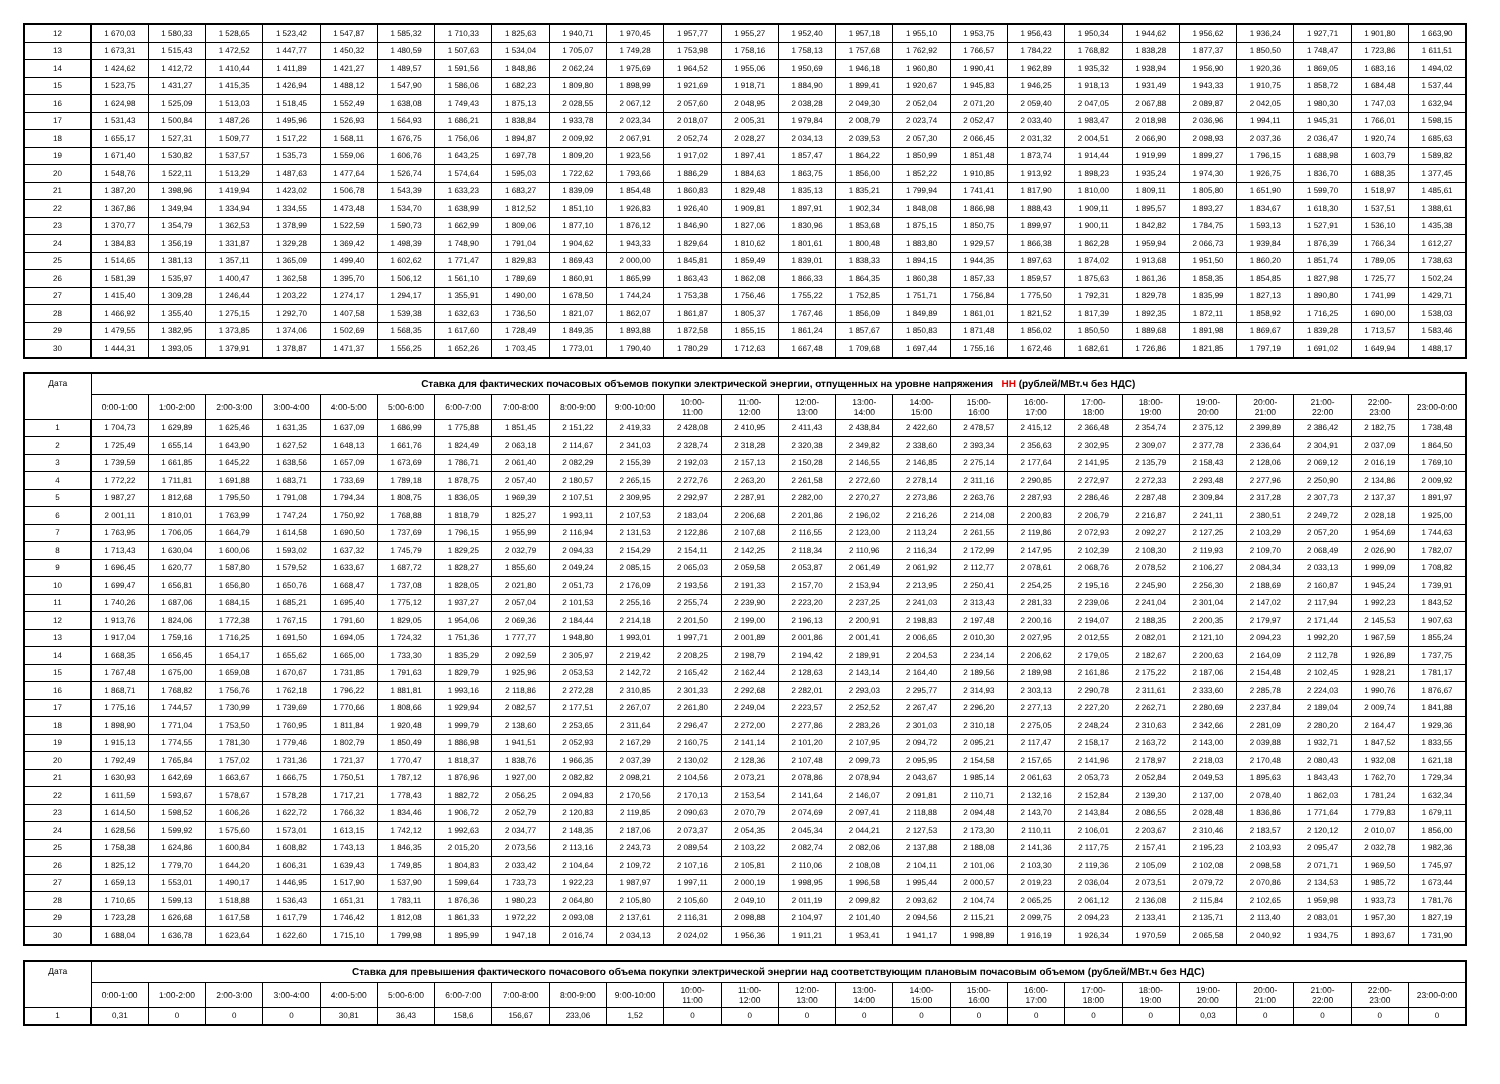| 12 | 1 670,03 | 1 580,33 | 1 528,65 | 1 523,42 | 1 547,87 | 1 585,32 | 1 710,33 | 1 825,63 | 1 940,71 | 1 970,45 | 1 957,77 | 1 955,27 | 1 952,40 | 1 957,18 | 1 955,10 | 1 953,75 | 1 956,43 | 1 950,34 | 1 944,62 | 1 956,62 | 1 936,24 | 1 927,71 | 1 901,80 | 1 663,90 |
| 13 | 1 673,31 | 1 515,43 | 1 472,52 | 1 447,77 | 1 450,32 | 1 480,59 | 1 507,63 | 1 534,04 | 1 705,07 | 1 749,28 | 1 753,98 | 1 758,16 | 1 758,13 | 1 757,68 | 1 762,92 | 1 766,57 | 1 784,22 | 1 768,82 | 1 838,28 | 1 877,37 | 1 850,50 | 1 748,47 | 1 723,86 | 1 611,51 |
| 14 | 1 424,62 | 1 412,72 | 1 410,44 | 1 411,89 | 1 421,27 | 1 489,57 | 1 591,56 | 1 848,86 | 2 062,24 | 1 975,69 | 1 964,52 | 1 955,06 | 1 950,69 | 1 946,18 | 1 960,80 | 1 990,41 | 1 962,89 | 1 935,32 | 1 938,94 | 1 956,90 | 1 920,36 | 1 869,05 | 1 683,16 | 1 494,02 |
| 15 | 1 523,75 | 1 431,27 | 1 415,35 | 1 426,94 | 1 488,12 | 1 547,90 | 1 586,06 | 1 682,23 | 1 809,80 | 1 898,99 | 1 921,69 | 1 918,71 | 1 884,90 | 1 899,41 | 1 920,67 | 1 945,83 | 1 946,25 | 1 918,13 | 1 931,49 | 1 943,33 | 1 910,75 | 1 858,72 | 1 684,48 | 1 537,44 |
| 16 | 1 624,98 | 1 525,09 | 1 513,03 | 1 518,45 | 1 552,49 | 1 638,08 | 1 749,43 | 1 875,13 | 2 028,55 | 2 067,12 | 2 057,60 | 2 048,95 | 2 038,28 | 2 049,30 | 2 052,04 | 2 071,20 | 2 059,40 | 2 047,05 | 2 067,88 | 2 089,87 | 2 042,05 | 1 980,30 | 1 747,03 | 1 632,94 |
| 17 | 1 531,43 | 1 500,84 | 1 487,26 | 1 495,96 | 1 526,93 | 1 564,93 | 1 686,21 | 1 838,84 | 1 933,78 | 2 023,34 | 2 018,07 | 2 005,31 | 1 979,84 | 2 008,79 | 2 023,74 | 2 052,47 | 2 033,40 | 1 983,47 | 2 018,98 | 2 036,96 | 1 994,11 | 1 945,31 | 1 766,01 | 1 598,15 |
| 18 | 1 655,17 | 1 527,31 | 1 509,77 | 1 517,22 | 1 568,11 | 1 676,75 | 1 756,06 | 1 894,87 | 2 009,92 | 2 067,91 | 2 052,74 | 2 028,27 | 2 034,13 | 2 039,53 | 2 057,30 | 2 066,45 | 2 031,32 | 2 004,51 | 2 066,90 | 2 098,93 | 2 037,36 | 2 036,47 | 1 920,74 | 1 685,63 |
| 19 | 1 671,40 | 1 530,82 | 1 537,57 | 1 535,73 | 1 559,06 | 1 606,76 | 1 643,25 | 1 697,78 | 1 809,20 | 1 923,56 | 1 917,02 | 1 897,41 | 1 857,47 | 1 864,22 | 1 850,99 | 1 851,48 | 1 873,74 | 1 914,44 | 1 919,99 | 1 899,27 | 1 796,15 | 1 688,98 | 1 603,79 | 1 589,82 |
| 20 | 1 548,76 | 1 522,11 | 1 513,29 | 1 487,63 | 1 477,64 | 1 526,74 | 1 574,64 | 1 595,03 | 1 722,62 | 1 793,66 | 1 886,29 | 1 884,63 | 1 863,75 | 1 856,00 | 1 852,22 | 1 910,85 | 1 913,92 | 1 898,23 | 1 935,24 | 1 974,30 | 1 926,75 | 1 836,70 | 1 688,35 | 1 377,45 |
| 21 | 1 387,20 | 1 398,96 | 1 419,94 | 1 423,02 | 1 506,78 | 1 543,39 | 1 633,23 | 1 683,27 | 1 839,09 | 1 854,48 | 1 860,83 | 1 829,48 | 1 835,13 | 1 835,21 | 1 799,94 | 1 741,41 | 1 817,90 | 1 810,00 | 1 809,11 | 1 805,80 | 1 651,90 | 1 599,70 | 1 518,97 | 1 485,61 |
| 22 | 1 367,86 | 1 349,94 | 1 334,94 | 1 334,55 | 1 473,48 | 1 534,70 | 1 638,99 | 1 812,52 | 1 851,10 | 1 926,83 | 1 926,40 | 1 909,81 | 1 897,91 | 1 902,34 | 1 848,08 | 1 866,98 | 1 888,43 | 1 909,11 | 1 895,57 | 1 893,27 | 1 834,67 | 1 618,30 | 1 537,51 | 1 388,61 |
| 23 | 1 370,77 | 1 354,79 | 1 362,53 | 1 378,99 | 1 522,59 | 1 590,73 | 1 662,99 | 1 809,06 | 1 877,10 | 1 876,12 | 1 846,90 | 1 827,06 | 1 830,96 | 1 853,68 | 1 875,15 | 1 850,75 | 1 899,97 | 1 900,11 | 1 842,82 | 1 784,75 | 1 593,13 | 1 527,91 | 1 536,10 | 1 435,38 |
| 24 | 1 384,83 | 1 356,19 | 1 331,87 | 1 329,28 | 1 369,42 | 1 498,39 | 1 748,90 | 1 791,04 | 1 904,62 | 1 943,33 | 1 829,64 | 1 810,62 | 1 801,61 | 1 800,48 | 1 883,80 | 1 929,57 | 1 866,38 | 1 862,28 | 1 959,94 | 2 066,73 | 1 939,84 | 1 876,39 | 1 766,34 | 1 612,27 |
| 25 | 1 514,65 | 1 381,13 | 1 357,11 | 1 365,09 | 1 499,40 | 1 602,62 | 1 771,47 | 1 829,83 | 1 869,43 | 2 000,00 | 1 845,81 | 1 859,49 | 1 839,01 | 1 838,33 | 1 894,15 | 1 944,35 | 1 897,63 | 1 874,02 | 1 913,68 | 1 951,50 | 1 860,20 | 1 851,74 | 1 789,05 | 1 738,63 |
| 26 | 1 581,39 | 1 535,97 | 1 400,47 | 1 362,58 | 1 395,70 | 1 506,12 | 1 561,10 | 1 789,69 | 1 860,91 | 1 865,99 | 1 863,43 | 1 862,08 | 1 866,33 | 1 864,35 | 1 860,38 | 1 857,33 | 1 859,57 | 1 875,63 | 1 861,36 | 1 858,35 | 1 854,85 | 1 827,98 | 1 725,77 | 1 502,24 |
| 27 | 1 415,40 | 1 309,28 | 1 246,44 | 1 203,22 | 1 274,17 | 1 294,17 | 1 355,91 | 1 490,00 | 1 678,50 | 1 744,24 | 1 753,38 | 1 756,46 | 1 755,22 | 1 752,85 | 1 751,71 | 1 756,84 | 1 775,50 | 1 792,31 | 1 829,78 | 1 835,99 | 1 827,13 | 1 890,80 | 1 741,99 | 1 429,71 |
| 28 | 1 466,92 | 1 355,40 | 1 275,15 | 1 292,70 | 1 407,58 | 1 539,38 | 1 632,63 | 1 736,50 | 1 821,07 | 1 862,07 | 1 861,87 | 1 805,37 | 1 767,46 | 1 856,09 | 1 849,89 | 1 861,01 | 1 821,52 | 1 817,39 | 1 892,35 | 1 872,11 | 1 858,92 | 1 716,25 | 1 690,00 | 1 538,03 |
| 29 | 1 479,55 | 1 382,95 | 1 373,85 | 1 374,06 | 1 502,69 | 1 568,35 | 1 617,60 | 1 728,49 | 1 849,35 | 1 893,88 | 1 872,58 | 1 855,15 | 1 861,24 | 1 857,67 | 1 850,83 | 1 871,48 | 1 856,02 | 1 850,50 | 1 889,68 | 1 891,98 | 1 869,67 | 1 839,28 | 1 713,57 | 1 583,46 |
| 30 | 1 444,31 | 1 393,05 | 1 379,91 | 1 378,87 | 1 471,37 | 1 556,25 | 1 652,26 | 1 703,45 | 1 773,01 | 1 790,40 | 1 780,29 | 1 712,63 | 1 667,48 | 1 709,68 | 1 697,44 | 1 755,16 | 1 672,46 | 1 682,61 | 1 726,86 | 1 821,85 | 1 797,19 | 1 691,02 | 1 649,94 | 1 488,17 |
| Дата | Ставка для фактических почасовых объемов покупки электрической энергии, отпущенных на уровне напряжения НН (рублей/МВт.ч без НДС) | | | | | | | | | | | | | | | | | | | | | | | |
| --- | --- | --- | --- | --- | --- | --- | --- | --- | --- | --- | --- | --- | --- | --- | --- | --- | --- | --- | --- | --- | --- | --- | --- | --- |
| | 0:00-1:00 | 1:00-2:00 | 2:00-3:00 | 3:00-4:00 | 4:00-5:00 | 5:00-6:00 | 6:00-7:00 | 7:00-8:00 | 8:00-9:00 | 9:00-10:00 | 10:00- 11:00 | 11:00- 12:00 | 12:00- 13:00 | 13:00- 14:00 | 14:00- 15:00 | 15:00- 16:00 | 16:00- 17:00 | 17:00- 18:00 | 18:00- 19:00 | 19:00- 20:00 | 20:00- 21:00 | 21:00- 22:00 | 22:00- 23:00 | 23:00-0:00 |
| 1 | 1 704,73 | 1 629,89 | 1 625,46 | 1 631,35 | 1 637,09 | 1 686,99 | 1 775,88 | 1 851,45 | 2 151,22 | 2 419,33 | 2 428,08 | 2 410,95 | 2 411,43 | 2 438,84 | 2 422,60 | 2 478,57 | 2 415,12 | 2 366,48 | 2 354,74 | 2 375,12 | 2 399,89 | 2 386,42 | 2 182,75 | 1 738,48 |
| 2 | 1 725,49 | 1 655,14 | 1 643,90 | 1 627,52 | 1 648,13 | 1 661,76 | 1 824,49 | 2 063,18 | 2 114,67 | 2 341,03 | 2 328,74 | 2 318,28 | 2 320,38 | 2 349,82 | 2 338,60 | 2 393,34 | 2 356,63 | 2 302,95 | 2 309,07 | 2 377,78 | 2 336,64 | 2 304,91 | 2 037,09 | 1 864,50 |
| 3 | 1 739,59 | 1 661,85 | 1 645,22 | 1 638,56 | 1 657,09 | 1 673,69 | 1 786,71 | 2 061,40 | 2 082,29 | 2 155,39 | 2 192,03 | 2 157,13 | 2 150,28 | 2 146,55 | 2 146,85 | 2 275,14 | 2 177,64 | 2 141,95 | 2 135,79 | 2 158,43 | 2 128,06 | 2 069,12 | 2 016,19 | 1 769,10 |
| 4 | 1 772,22 | 1 711,81 | 1 691,88 | 1 683,71 | 1 733,69 | 1 789,18 | 1 878,75 | 2 057,40 | 2 180,57 | 2 265,15 | 2 272,76 | 2 263,20 | 2 261,58 | 2 272,60 | 2 278,14 | 2 311,16 | 2 290,85 | 2 272,97 | 2 272,33 | 2 293,48 | 2 277,96 | 2 250,90 | 2 134,86 | 2 009,92 |
| 5 | 1 987,27 | 1 812,68 | 1 795,50 | 1 791,08 | 1 794,34 | 1 808,75 | 1 836,05 | 1 969,39 | 2 107,51 | 2 309,95 | 2 292,97 | 2 287,91 | 2 282,00 | 2 270,27 | 2 273,86 | 2 263,76 | 2 287,93 | 2 286,46 | 2 287,48 | 2 309,84 | 2 317,28 | 2 307,73 | 2 137,37 | 1 891,97 |
| 6 | 2 001,11 | 1 810,01 | 1 763,99 | 1 747,24 | 1 750,92 | 1 768,88 | 1 818,79 | 1 825,27 | 1 993,11 | 2 107,53 | 2 183,04 | 2 206,68 | 2 201,86 | 2 196,02 | 2 216,26 | 2 214,08 | 2 200,83 | 2 206,79 | 2 216,87 | 2 241,11 | 2 380,51 | 2 249,72 | 2 028,18 | 1 925,00 |
| 7 | 1 763,95 | 1 706,05 | 1 664,79 | 1 614,58 | 1 690,50 | 1 737,69 | 1 796,15 | 1 955,99 | 2 116,94 | 2 131,53 | 2 122,86 | 2 107,68 | 2 116,55 | 2 123,00 | 2 113,24 | 2 261,55 | 2 119,86 | 2 072,93 | 2 092,27 | 2 127,25 | 2 103,29 | 2 057,20 | 1 954,69 | 1 744,63 |
| 8 | 1 713,43 | 1 630,04 | 1 600,06 | 1 593,02 | 1 637,32 | 1 745,79 | 1 829,25 | 2 032,79 | 2 094,33 | 2 154,29 | 2 154,11 | 2 142,25 | 2 118,34 | 2 110,96 | 2 116,34 | 2 172,99 | 2 147,95 | 2 102,39 | 2 108,30 | 2 119,93 | 2 109,70 | 2 068,49 | 2 026,90 | 1 782,07 |
| 9 | 1 696,45 | 1 620,77 | 1 587,80 | 1 579,52 | 1 633,67 | 1 687,72 | 1 828,27 | 1 855,60 | 2 049,24 | 2 085,15 | 2 065,03 | 2 059,58 | 2 053,87 | 2 061,49 | 2 061,92 | 2 112,77 | 2 078,61 | 2 068,76 | 2 078,52 | 2 106,27 | 2 084,34 | 2 033,13 | 1 999,09 | 1 708,82 |
| 10 | 1 699,47 | 1 656,81 | 1 656,80 | 1 650,76 | 1 668,47 | 1 737,08 | 1 828,05 | 2 021,80 | 2 051,73 | 2 176,09 | 2 193,56 | 2 191,33 | 2 157,70 | 2 153,94 | 2 213,95 | 2 250,41 | 2 254,25 | 2 195,16 | 2 245,90 | 2 256,30 | 2 188,69 | 2 160,87 | 1 945,24 | 1 739,91 |
| 11 | 1 740,26 | 1 687,06 | 1 684,15 | 1 685,21 | 1 695,40 | 1 775,12 | 1 937,27 | 2 057,04 | 2 101,53 | 2 255,16 | 2 255,74 | 2 239,90 | 2 223,20 | 2 237,25 | 2 241,03 | 2 313,43 | 2 281,33 | 2 239,06 | 2 241,04 | 2 301,04 | 2 147,02 | 2 117,94 | 1 992,23 | 1 843,52 |
| 12 | 1 913,76 | 1 824,06 | 1 772,38 | 1 767,15 | 1 791,60 | 1 829,05 | 1 954,06 | 2 069,36 | 2 184,44 | 2 214,18 | 2 201,50 | 2 199,00 | 2 196,13 | 2 200,91 | 2 198,83 | 2 197,48 | 2 200,16 | 2 194,07 | 2 188,35 | 2 200,35 | 2 179,97 | 2 171,44 | 2 145,53 | 1 907,63 |
| 13 | 1 917,04 | 1 759,16 | 1 716,25 | 1 691,50 | 1 694,05 | 1 724,32 | 1 751,36 | 1 777,77 | 1 948,80 | 1 993,01 | 1 997,71 | 2 001,89 | 2 001,86 | 2 001,41 | 2 006,65 | 2 010,30 | 2 027,95 | 2 012,55 | 2 082,01 | 2 121,10 | 2 094,23 | 1 992,20 | 1 967,59 | 1 855,24 |
| 14 | 1 668,35 | 1 656,45 | 1 654,17 | 1 655,62 | 1 665,00 | 1 733,30 | 1 835,29 | 2 092,59 | 2 305,97 | 2 219,42 | 2 208,25 | 2 198,79 | 2 194,42 | 2 189,91 | 2 204,53 | 2 234,14 | 2 206,62 | 2 179,05 | 2 182,67 | 2 200,63 | 2 164,09 | 2 112,78 | 1 926,89 | 1 737,75 |
| 15 | 1 767,48 | 1 675,00 | 1 659,08 | 1 670,67 | 1 731,85 | 1 791,63 | 1 829,79 | 1 925,96 | 2 053,53 | 2 142,72 | 2 165,42 | 2 162,44 | 2 128,63 | 2 143,14 | 2 164,40 | 2 189,56 | 2 189,98 | 2 161,86 | 2 175,22 | 2 187,06 | 2 154,48 | 2 102,45 | 1 928,21 | 1 781,17 |
| 16 | 1 868,71 | 1 768,82 | 1 756,76 | 1 762,18 | 1 796,22 | 1 881,81 | 1 993,16 | 2 118,86 | 2 272,28 | 2 310,85 | 2 301,33 | 2 292,68 | 2 282,01 | 2 293,03 | 2 295,77 | 2 314,93 | 2 303,13 | 2 290,78 | 2 311,61 | 2 333,60 | 2 285,78 | 2 224,03 | 1 990,76 | 1 876,67 |
| 17 | 1 775,16 | 1 744,57 | 1 730,99 | 1 739,69 | 1 770,66 | 1 808,66 | 1 929,94 | 2 082,57 | 2 177,51 | 2 267,07 | 2 261,80 | 2 249,04 | 2 223,57 | 2 252,52 | 2 267,47 | 2 296,20 | 2 277,13 | 2 227,20 | 2 262,71 | 2 280,69 | 2 237,84 | 2 189,04 | 2 009,74 | 1 841,88 |
| 18 | 1 898,90 | 1 771,04 | 1 753,50 | 1 760,95 | 1 811,84 | 1 920,48 | 1 999,79 | 2 138,60 | 2 253,65 | 2 311,64 | 2 296,47 | 2 272,00 | 2 277,86 | 2 283,26 | 2 301,03 | 2 310,18 | 2 275,05 | 2 248,24 | 2 310,63 | 2 342,66 | 2 281,09 | 2 280,20 | 2 164,47 | 1 929,36 |
| 19 | 1 915,13 | 1 774,55 | 1 781,30 | 1 779,46 | 1 802,79 | 1 850,49 | 1 886,98 | 1 941,51 | 2 052,93 | 2 167,29 | 2 160,75 | 2 141,14 | 2 101,20 | 2 107,95 | 2 094,72 | 2 095,21 | 2 117,47 | 2 158,17 | 2 163,72 | 2 143,00 | 2 039,88 | 1 932,71 | 1 847,52 | 1 833,55 |
| 20 | 1 792,49 | 1 765,84 | 1 757,02 | 1 731,36 | 1 721,37 | 1 770,47 | 1 818,37 | 1 838,76 | 1 966,35 | 2 037,39 | 2 130,02 | 2 128,36 | 2 107,48 | 2 099,73 | 2 095,95 | 2 154,58 | 2 157,65 | 2 141,96 | 2 178,97 | 2 218,03 | 2 170,48 | 2 080,43 | 1 932,08 | 1 621,18 |
| 21 | 1 630,93 | 1 642,69 | 1 663,67 | 1 666,75 | 1 750,51 | 1 787,12 | 1 876,96 | 1 927,00 | 2 082,82 | 2 098,21 | 2 104,56 | 2 073,21 | 2 078,86 | 2 078,94 | 2 043,67 | 1 985,14 | 2 061,63 | 2 053,73 | 2 052,84 | 2 049,53 | 1 895,63 | 1 843,43 | 1 762,70 | 1 729,34 |
| 22 | 1 611,59 | 1 593,67 | 1 578,67 | 1 578,28 | 1 717,21 | 1 778,43 | 1 882,72 | 2 056,25 | 2 094,83 | 2 170,56 | 2 170,13 | 2 153,54 | 2 141,64 | 2 146,07 | 2 091,81 | 2 110,71 | 2 132,16 | 2 152,84 | 2 139,30 | 2 137,00 | 2 078,40 | 1 862,03 | 1 781,24 | 1 632,34 |
| 23 | 1 614,50 | 1 598,52 | 1 606,26 | 1 622,72 | 1 766,32 | 1 834,46 | 1 906,72 | 2 052,79 | 2 120,83 | 2 119,85 | 2 090,63 | 2 070,79 | 2 074,69 | 2 097,41 | 2 118,88 | 2 094,48 | 2 143,70 | 2 143,84 | 2 086,55 | 2 028,48 | 1 836,86 | 1 771,64 | 1 779,83 | 1 679,11 |
| 24 | 1 628,56 | 1 599,92 | 1 575,60 | 1 573,01 | 1 613,15 | 1 742,12 | 1 992,63 | 2 034,77 | 2 148,35 | 2 187,06 | 2 073,37 | 2 054,35 | 2 045,34 | 2 044,21 | 2 127,53 | 2 173,30 | 2 110,11 | 2 106,01 | 2 203,67 | 2 310,46 | 2 183,57 | 2 120,12 | 2 010,07 | 1 856,00 |
| 25 | 1 758,38 | 1 624,86 | 1 600,84 | 1 608,82 | 1 743,13 | 1 846,35 | 2 015,20 | 2 073,56 | 2 113,16 | 2 243,73 | 2 089,54 | 2 103,22 | 2 082,74 | 2 082,06 | 2 137,88 | 2 188,08 | 2 141,36 | 2 117,75 | 2 157,41 | 2 195,23 | 2 103,93 | 2 095,47 | 2 032,78 | 1 982,36 |
| 26 | 1 825,12 | 1 779,70 | 1 644,20 | 1 606,31 | 1 639,43 | 1 749,85 | 1 804,83 | 2 033,42 | 2 104,64 | 2 109,72 | 2 107,16 | 2 105,81 | 2 110,06 | 2 108,08 | 2 104,11 | 2 101,06 | 2 103,30 | 2 119,36 | 2 105,09 | 2 102,08 | 2 098,58 | 2 071,71 | 1 969,50 | 1 745,97 |
| 27 | 1 659,13 | 1 553,01 | 1 490,17 | 1 446,95 | 1 517,90 | 1 537,90 | 1 599,64 | 1 733,73 | 1 922,23 | 1 987,97 | 1 997,11 | 2 000,19 | 1 998,95 | 1 996,58 | 1 995,44 | 2 000,57 | 2 019,23 | 2 036,04 | 2 073,51 | 2 079,72 | 2 070,86 | 2 134,53 | 1 985,72 | 1 673,44 |
| 28 | 1 710,65 | 1 599,13 | 1 518,88 | 1 536,43 | 1 651,31 | 1 783,11 | 1 876,36 | 1 980,23 | 2 064,80 | 2 105,80 | 2 105,60 | 2 049,10 | 2 011,19 | 2 099,82 | 2 093,62 | 2 104,74 | 2 065,25 | 2 061,12 | 2 136,08 | 2 115,84 | 2 102,65 | 1 959,98 | 1 933,73 | 1 781,76 |
| 29 | 1 723,28 | 1 626,68 | 1 617,58 | 1 617,79 | 1 746,42 | 1 812,08 | 1 861,33 | 1 972,22 | 2 093,08 | 2 137,61 | 2 116,31 | 2 098,88 | 2 104,97 | 2 101,40 | 2 094,56 | 2 115,21 | 2 099,75 | 2 094,23 | 2 133,41 | 2 135,71 | 2 113,40 | 2 083,01 | 1 957,30 | 1 827,19 |
| 30 | 1 688,04 | 1 636,78 | 1 623,64 | 1 622,60 | 1 715,10 | 1 799,98 | 1 895,99 | 1 947,18 | 2 016,74 | 2 034,13 | 2 024,02 | 1 956,36 | 1 911,21 | 1 953,41 | 1 941,17 | 1 998,89 | 1 916,19 | 1 926,34 | 1 970,59 | 2 065,58 | 2 040,92 | 1 934,75 | 1 893,67 | 1 731,90 |
| Дата | Ставка для превышения фактического почасового объема покупки электрической энергии над соответствующим плановым почасовым объемом (рублей/МВт.ч без НДС) | | | | | | | | | | | | | | | | | | | | | | | |
| --- | --- | --- | --- | --- | --- | --- | --- | --- | --- | --- | --- | --- | --- | --- | --- | --- | --- | --- | --- | --- | --- | --- | --- | --- |
| | 0:00-1:00 | 1:00-2:00 | 2:00-3:00 | 3:00-4:00 | 4:00-5:00 | 5:00-6:00 | 6:00-7:00 | 7:00-8:00 | 8:00-9:00 | 9:00-10:00 | 10:00- 11:00 | 11:00- 12:00 | 12:00- 13:00 | 13:00- 14:00 | 14:00- 15:00 | 15:00- 16:00 | 16:00- 17:00 | 17:00- 18:00 | 18:00- 19:00 | 19:00- 20:00 | 20:00- 21:00 | 21:00- 22:00 | 22:00- 23:00 | 23:00-0:00 |
| 1 | 0,31 | 0 | 0 | 0 | 30,81 | 36,43 | 158,6 | 156,67 | 233,06 | 1,52 | 0 | 0 | 0 | 0 | 0 | 0 | 0 | 0 | 0 | 0,03 | 0 | 0 | 0 | 0 |